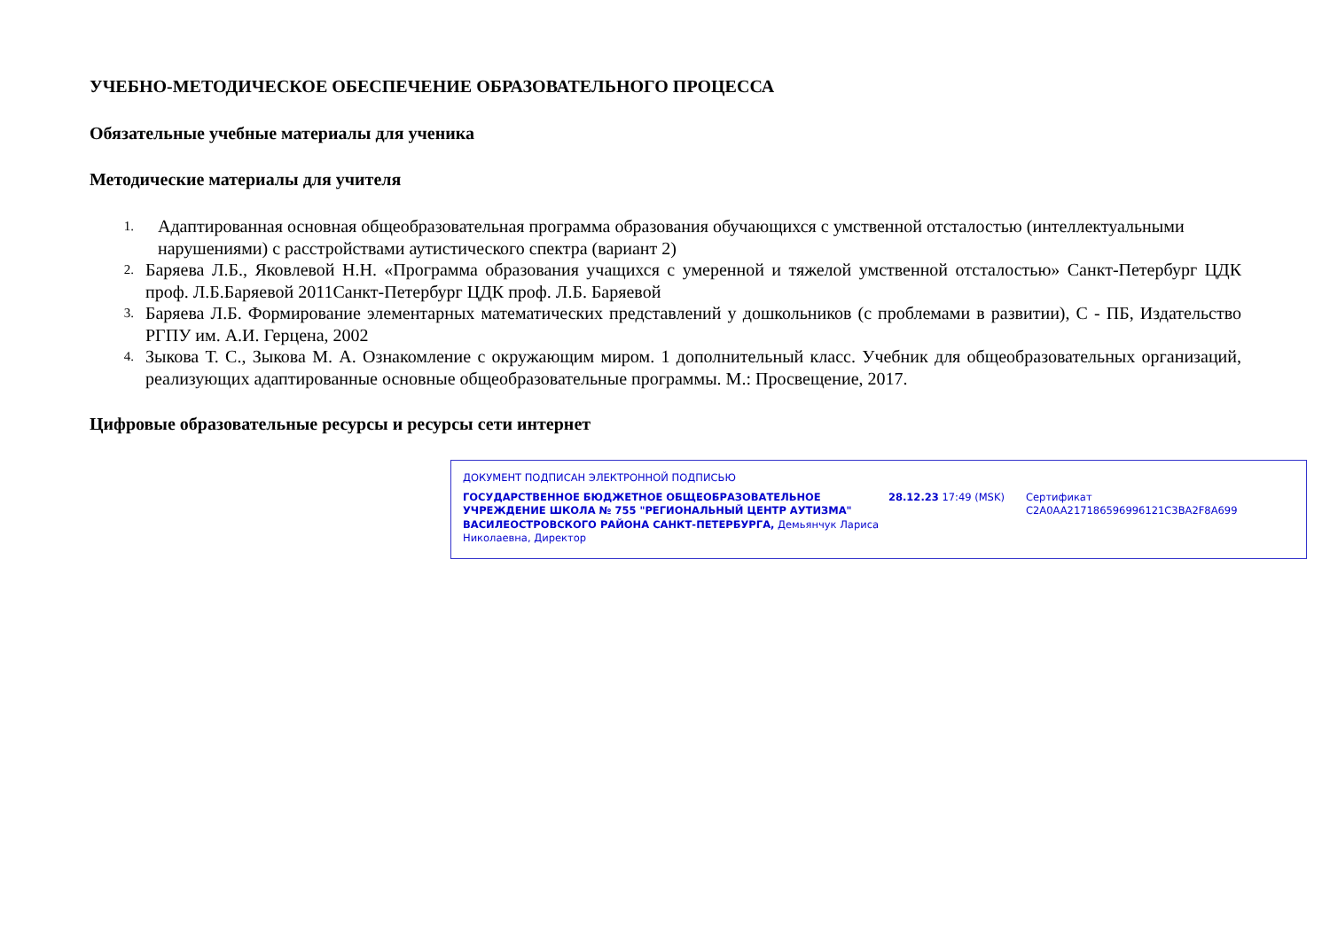УЧЕБНО-МЕТОДИЧЕСКОЕ ОБЕСПЕЧЕНИЕ ОБРАЗОВАТЕЛЬНОГО ПРОЦЕССА
Обязательные учебные материалы для ученика
Методические материалы для учителя
1. Адаптированная основная общеобразовательная программа образования обучающихся с умственной отсталостью (интеллектуальными нарушениями) с расстройствами аутистического спектра (вариант 2)
2. Баряева Л.Б., Яковлевой Н.Н. «Программа образования учащихся с умеренной и тяжелой умственной отсталостью» Санкт-Петербург ЦДК проф. Л.Б.Баряевой 2011Санкт-Петербург ЦДК проф. Л.Б. Баряевой
3. Баряева Л.Б. Формирование элементарных математических представлений у дошкольников (с проблемами в развитии), С - ПБ, Издательство РГПУ им. А.И. Герцена, 2002
4. Зыкова Т. С., Зыкова М. А. Ознакомление с окружающим миром. 1 дополнительный класс. Учебник для общеобразовательных организаций, реализующих адаптированные основные общеобразовательные программы. М.: Просвещение, 2017.
Цифровые образовательные ресурсы и ресурсы сети интернет
ДОКУМЕНТ ПОДПИСАН ЭЛЕКТРОННОЙ ПОДПИСЬЮ
ГОСУДАРСТВЕННОЕ БЮДЖЕТНОЕ ОБЩЕОБРАЗОВАТЕЛЬНОЕ УЧРЕЖДЕНИЕ ШКОЛА № 755 "РЕГИОНАЛЬНЫЙ ЦЕНТР АУТИЗМА" ВАСИЛЕОСТРОВСКОГО РАЙОНА САНКТ-ПЕТЕРБУРГА, Демьянчук Лариса Николаевна, Директор
28.12.23 17:49 (MSK) Сертификат C2A0AA217186596996121C3BA2F8A699